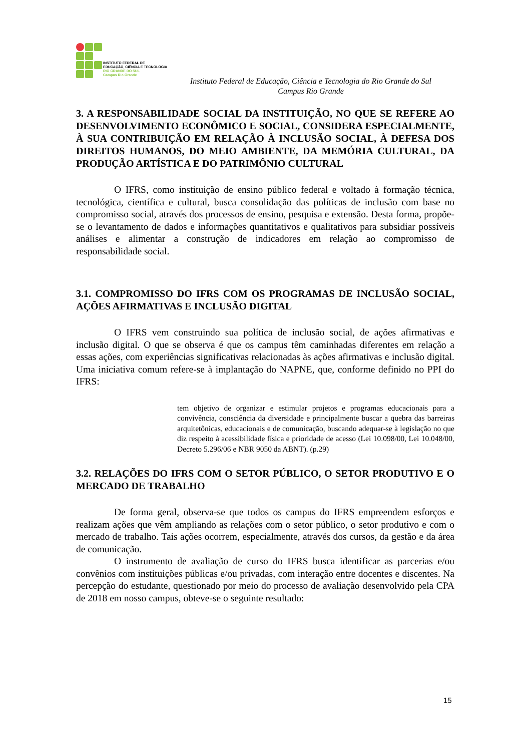INSTITUTO FEDERAL DE
EDUCAÇÃO, CIÊNCIA E TECNOLOGIA
RIO GRANDE DO SUL
Campus Rio Grande
Instituto Federal de Educação, Ciência e Tecnologia do Rio Grande do Sul
Campus Rio Grande
3. A RESPONSABILIDADE SOCIAL DA INSTITUIÇÃO, NO QUE SE REFERE AO DESENVOLVIMENTO ECONÔMICO E SOCIAL, CONSIDERA ESPECIALMENTE, À SUA CONTRIBUIÇÃO EM RELAÇÃO À INCLUSÃO SOCIAL, À DEFESA DOS DIREITOS HUMANOS, DO MEIO AMBIENTE, DA MEMÓRIA CULTURAL, DA PRODUÇÃO ARTÍSTICA E DO PATRIMÔNIO CULTURAL
O IFRS, como instituição de ensino público federal e voltado à formação técnica, tecnológica, científica e cultural, busca consolidação das políticas de inclusão com base no compromisso social, através dos processos de ensino, pesquisa e extensão. Desta forma, propõe-se o levantamento de dados e informações quantitativos e qualitativos para subsidiar possíveis análises e alimentar a construção de indicadores em relação ao compromisso de responsabilidade social.
3.1. COMPROMISSO DO IFRS COM OS PROGRAMAS DE INCLUSÃO SOCIAL, AÇÕES AFIRMATIVAS E INCLUSÃO DIGITAL
O IFRS vem construindo sua política de inclusão social, de ações afirmativas e inclusão digital. O que se observa é que os campus têm caminhadas diferentes em relação a essas ações, com experiências significativas relacionadas às ações afirmativas e inclusão digital. Uma iniciativa comum refere-se à implantação do NAPNE, que, conforme definido no PPI do IFRS:
tem objetivo de organizar e estimular projetos e programas educacionais para a convivência, consciência da diversidade e principalmente buscar a quebra das barreiras arquitetônicas, educacionais e de comunicação, buscando adequar-se à legislação no que diz respeito à acessibilidade física e prioridade de acesso (Lei 10.098/00, Lei 10.048/00, Decreto 5.296/06 e NBR 9050 da ABNT). (p.29)
3.2. RELAÇÕES DO IFRS COM O SETOR PÚBLICO, O SETOR PRODUTIVO E O MERCADO DE TRABALHO
De forma geral, observa-se que todos os campus do IFRS empreendem esforços e realizam ações que vêm ampliando as relações com o setor público, o setor produtivo e com o mercado de trabalho. Tais ações ocorrem, especialmente, através dos cursos, da gestão e da área de comunicação.
O instrumento de avaliação de curso do IFRS busca identificar as parcerias e/ou convênios com instituições públicas e/ou privadas, com interação entre docentes e discentes. Na percepção do estudante, questionado por meio do processo de avaliação desenvolvido pela CPA de 2018 em nosso campus, obteve-se o seguinte resultado:
15